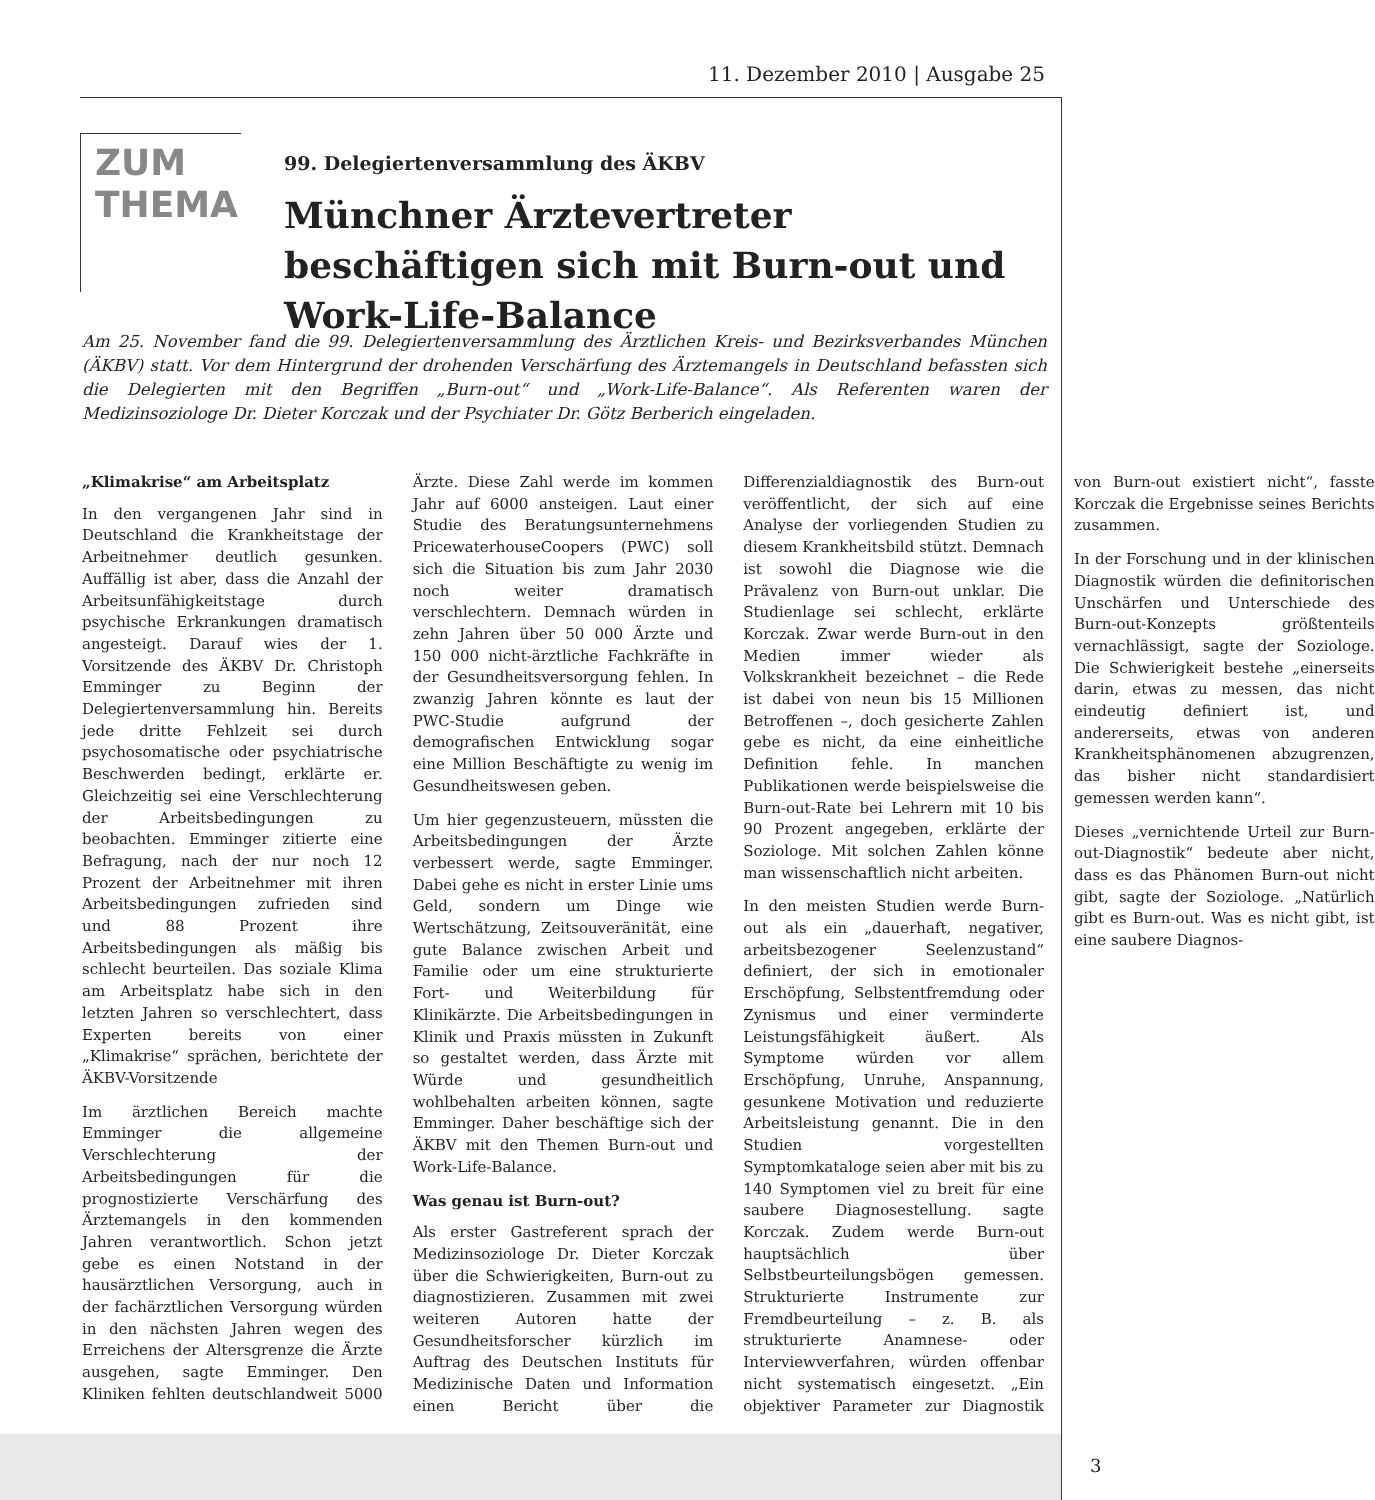11. Dezember 2010 | Ausgabe 25
ZUM
THEMA
99. Delegiertenversammlung des ÄKBV
Münchner Ärztevertreter beschäftigen sich mit Burn-out und Work-Life-Balance
Am 25. November fand die 99. Delegiertenversammlung des Ärztlichen Kreis- und Bezirksverbandes München (ÄKBV) statt. Vor dem Hintergrund der drohenden Verschärfung des Ärztemangels in Deutschland befassten sich die Delegierten mit den Begriffen „Burn-out“ und „Work-Life-Balance“. Als Referenten waren der Medizinsoziologe Dr. Dieter Korczak und der Psychiater Dr. Götz Berberich eingeladen.
„Klimakrise“ am Arbeitsplatz
In den vergangenen Jahr sind in Deutschland die Krankheitstage der Arbeitnehmer deutlich gesunken. Auffällig ist aber, dass die Anzahl der Arbeitsunfähigkeitstage durch psychische Erkrankungen dramatisch angesteigt. Darauf wies der 1. Vorsitzende des ÄKBV Dr. Christoph Emminger zu Beginn der Delegiertenversammlung hin. Bereits jede dritte Fehlzeit sei durch psychosomatische oder psychiatrische Beschwerden bedingt, erklärte er. Gleichzeitig sei eine Verschlechterung der Arbeitsbedingungen zu beobachten. Emminger zitierte eine Befragung, nach der nur noch 12 Prozent der Arbeitnehmer mit ihren Arbeitsbedingungen zufrieden sind und 88 Prozent ihre Arbeitsbedingungen als mäßig bis schlecht beurteilen. Das soziale Klima am Arbeitsplatz habe sich in den letzten Jahren so verschlechtert, dass Experten bereits von einer „Klimakrise“ sprächen, berichtete der ÄKBV-Vorsitzende
Im ärztlichen Bereich machte Emminger die allgemeine Verschlechterung der Arbeitsbedingungen für die prognostizierte Verschärfung des Ärztemangels in den kommenden Jahren verantwortlich. Schon jetzt gebe es einen Notstand in der hausärztlichen Versorgung, auch in der fachärztlichen Versorgung würden in den nächsten Jahren wegen des Erreichens der Altersgrenze die Ärzte ausgehen, sagte Emminger. Den Kliniken fehlten deutschlandweit 5000 Ärzte. Diese Zahl werde im kommen Jahr auf 6000 ansteigen. Laut einer Studie des Beratungsunternehmens PricewaterhouseCoopers (PWC) soll sich die Situation bis zum Jahr 2030 noch weiter dramatisch verschlechtern. Demnach würden in zehn Jahren über 50 000 Ärzte und 150 000 nicht-ärztliche Fachkräfte in der Gesundheitsversorgung fehlen. In zwanzig Jahren könnte es laut der PWC-Studie aufgrund der demografischen Entwicklung sogar eine Million Beschäftigte zu wenig im Gesundheitswesen geben.
Um hier gegenzusteuern, müssten die Arbeitsbedingungen der Ärzte verbessert werde, sagte Emminger. Dabei gehe es nicht in erster Linie ums Geld, sondern um Dinge wie Wertschätzung, Zeitsouveränität, eine gute Balance zwischen Arbeit und Familie oder um eine strukturierte Fort- und Weiterbildung für Klinikärzte. Die Arbeitsbedingungen in Klinik und Praxis müssten in Zukunft so gestaltet werden, dass Ärzte mit Würde und gesundheitlich wohlbehalten arbeiten können, sagte Emminger. Daher beschäftige sich der ÄKBV mit den Themen Burn-out und Work-Life-Balance.
Was genau ist Burn-out?
Als erster Gastreferent sprach der Medizinsoziologe Dr. Dieter Korczak über die Schwierigkeiten, Burn-out zu diagnostizieren. Zusammen mit zwei weiteren Autoren hatte der Gesundheitsforscher kürzlich im Auftrag des Deutschen Instituts für Medizinische Daten und Information einen Bericht über die Differenzialdiagnostik des Burn-out veröffentlicht, der sich auf eine Analyse der vorliegenden Studien zu diesem Krankheitsbild stützt. Demnach ist sowohl die Diagnose wie die Prävalenz von Burn-out unklar. Die Studienlage sei schlecht, erklärte Korczak. Zwar werde Burn-out in den Medien immer wieder als Volkskrankheit bezeichnet – die Rede ist dabei von neun bis 15 Millionen Betroffenen –, doch gesicherte Zahlen gebe es nicht, da eine einheitliche Definition fehle. In manchen Publikationen werde beispielsweise die Burn-out-Rate bei Lehrern mit 10 bis 90 Prozent angegeben, erklärte der Soziologe. Mit solchen Zahlen könne man wissenschaftlich nicht arbeiten.
In den meisten Studien werde Burn-out als ein „dauerhaft, negativer, arbeitsbezogener Seelenzustand“ definiert, der sich in emotionaler Erschöpfung, Selbstentfremdung oder Zynismus und einer verminderte Leistungsfähigkeit äußert. Als Symptome würden vor allem Erschöpfung, Unruhe, Anspannung, gesunkene Motivation und reduzierte Arbeitsleistung genannt. Die in den Studien vorgestellten Symptomkataloge seien aber mit bis zu 140 Symptomen viel zu breit für eine saubere Diagnosestellung. sagte Korczak. Zudem werde Burn-out hauptsächlich über Selbstbeurteilungsbögen gemessen. Strukturierte Instrumente zur Fremdbeurteilung – z. B. als strukturierte Anamnese- oder Interviewverfahren, würden offenbar nicht systematisch eingesetzt. „Ein objektiver Parameter zur Diagnostik von Burn-out existiert nicht“, fasste Korczak die Ergebnisse seines Berichts zusammen.
In der Forschung und in der klinischen Diagnostik würden die definitorischen Unschärfen und Unterschiede des Burn-out-Konzepts größtenteils vernachlässigt, sagte der Soziologe. Die Schwierigkeit bestehe „einerseits darin, etwas zu messen, das nicht eindeutig definiert ist, und andererseits, etwas von anderen Krankheitsphänomenen abzugrenzen, das bisher nicht standardisiert gemessen werden kann“.
Dieses „vernichtende Urteil zur Burn-out-Diagnostik“ bedeute aber nicht, dass es das Phänomen Burn-out nicht gibt, sagte der Soziologe. „Natürlich gibt es Burn-out. Was es nicht gibt, ist eine saubere Diagnos-
3